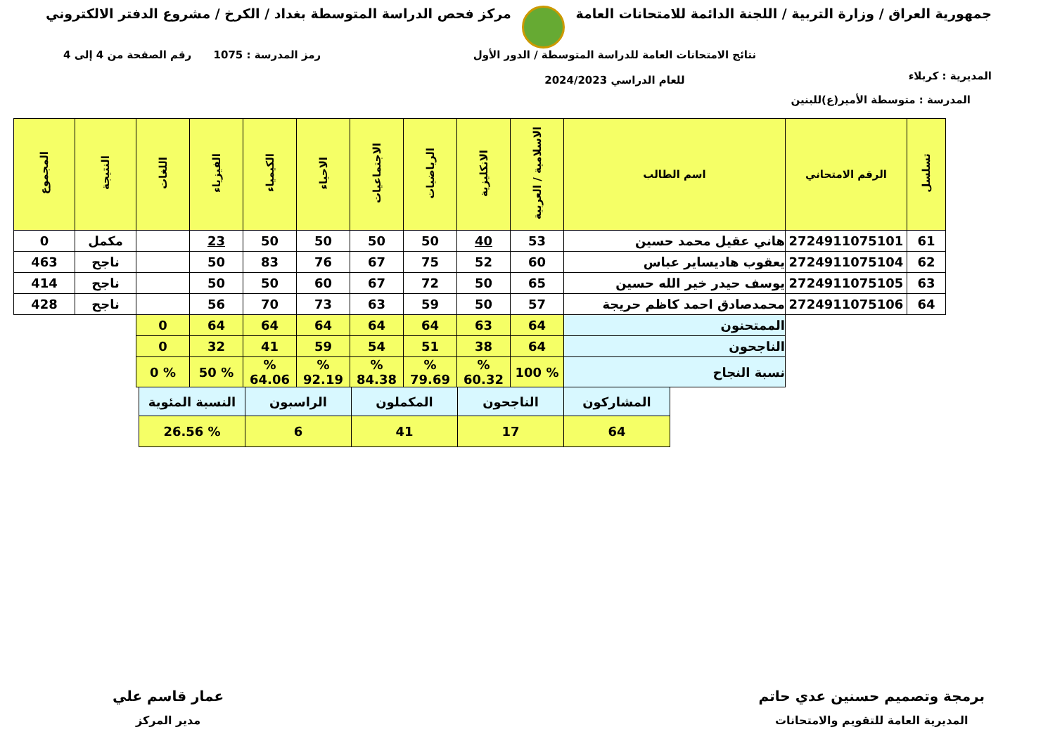جمهورية العراق / وزارة التربية / اللجنة الدائمة للامتحانات العامة مركز فحص الدراسة المتوسطة بغداد / الكرخ / مشروع الدفتر الالكتروني
المديرية : كربلاء نتائج الامتحانات العامة للدراسة المتوسطة / الدور الأول
للعام الدراسي 2024/2023 رمز المدرسة : 1075 رقم الصفحة من 4 إلى 4
المدرسة : متوسطة الأمير(ع)للبنين
| تسلسل | الرقم الامتحاني | اسم الطالب | الاسلامية / العربية | الانكليزية | الرياضيات | الاجتماعيات | الاحياء | الكيمياء | الفيزياء | اللغات | النتيجة | المجموع |
| --- | --- | --- | --- | --- | --- | --- | --- | --- | --- | --- | --- | --- |
| 61 | 2724911075101 | هاني عقيل محمد حسين | 53 | 40 | 50 | 50 | 50 | 50 | 23 | | مكمل | 0 |
| 62 | 2724911075104 | يعقوب هاديساير عباس | 60 | 52 | 75 | 67 | 76 | 83 | 50 | | ناجح | 463 |
| 63 | 2724911075105 | يوسف حيدر خير الله حسين | 65 | 50 | 72 | 67 | 60 | 50 | 50 | | ناجح | 414 |
| 64 | 2724911075106 | محمدصادق احمد كاظم حريجة | 57 | 50 | 59 | 63 | 73 | 70 | 56 | | ناجح | 428 |
| | | الممتحنون | 64 | 63 | 64 | 64 | 64 | 64 | 64 | 0 | | |
| | | الناجحون | 64 | 38 | 51 | 54 | 59 | 41 | 32 | 0 | | |
| | | نسبة النجاح | % 100 | % 60.32 | % 79.69 | % 84.38 | % 92.19 | % 64.06 | % 50 | % 0 | | |
| المشاركون | الناجحون | المكملون | الراسبون | النسبة المئوية |
| 64 | 17 | 41 | 6 | % 26.56 |
برمجة وتصميم حسنين عدي حاتم
المديرية العامة للتقويم والامتحانات
عمار قاسم علي
مدير المركز